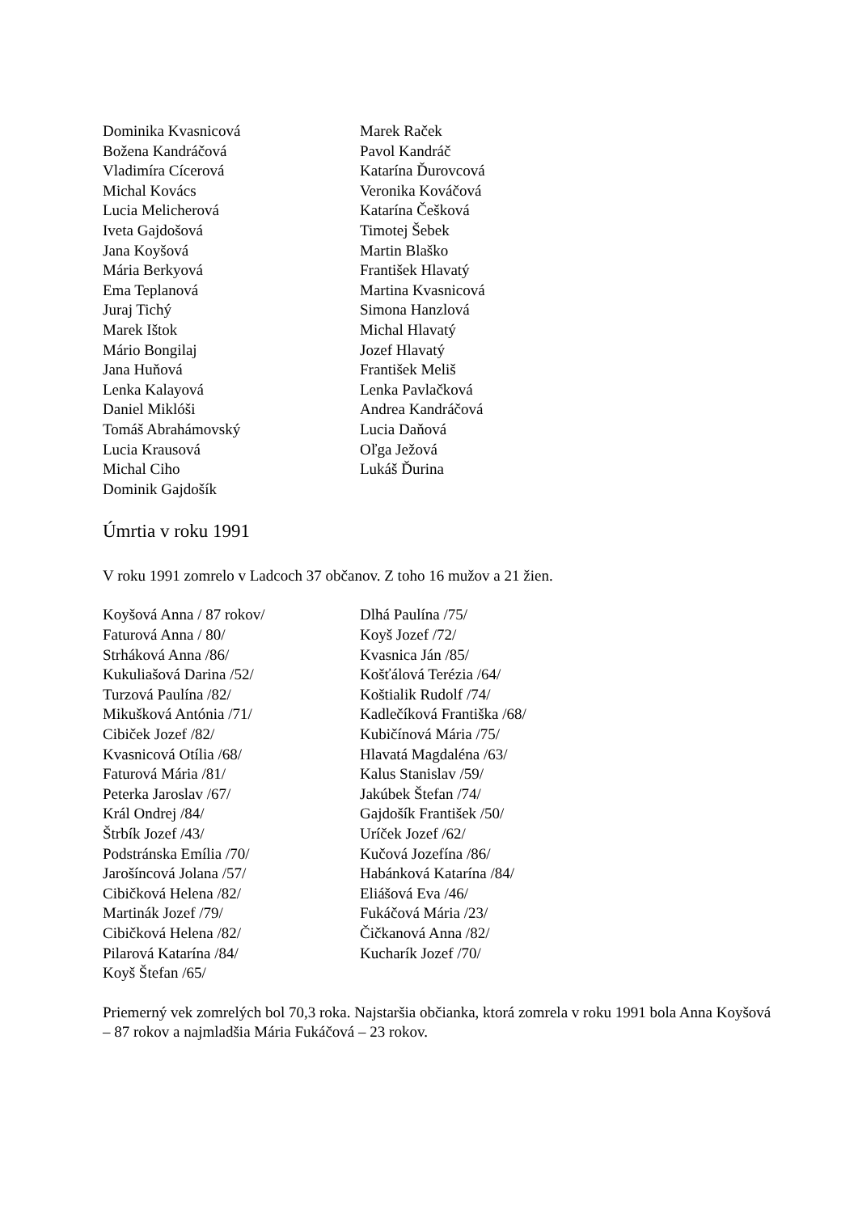Dominika Kvasnicová
Božena Kandráčová
Vladimíra Cícerová
Michal Kovács
Lucia Melicherová
Iveta Gajdošová
Jana Koyšová
Mária Berkyová
Ema Teplanová
Juraj Tichý
Marek Ištok
Mário Bongilaj
Jana Huňová
Lenka Kalayová
Daniel Miklóši
Tomáš Abrahámovský
Lucia Krausová
Michal Ciho
Dominik Gajdošík
Marek Raček
Pavol Kandráč
Katarína Ďurovcová
Veronika Kováčová
Katarína Češková
Timotej Šebek
Martin Blaško
František Hlavatý
Martina Kvasnicová
Simona Hanzlová
Michal Hlavatý
Jozef Hlavatý
František Meliš
Lenka Pavlačková
Andrea Kandráčová
Lucia Daňová
Oľga Ježová
Lukáš Ďurina
Úmrtia v roku 1991
V roku 1991 zomrelo v Ladcoch 37 občanov. Z toho 16 mužov a 21 žien.
Koyšová Anna / 87 rokov/
Faturová Anna / 80/
Strháková Anna /86/
Kukuliašová Darina /52/
Turzová Paulína /82/
Mikušková Antónia /71/
Cibiček Jozef /82/
Kvasnicová Otília /68/
Faturová Mária /81/
Peterka Jaroslav /67/
Král Ondrej /84/
Štrbík Jozef /43/
Podstránska Emília /70/
Jarošíncová Jolana /57/
Cibičková Helena /82/
Martinák Jozef /79/
Cibičková Helena /82/
Pilarová Katarína /84/
Koyš Štefan /65/
Dlhá Paulína /75/
Koyš Jozef /72/
Kvasnica Ján /85/
Košťálová Terézia /64/
Koštialik Rudolf /74/
Kadlečíková Františka /68/
Kubičínová Mária /75/
Hlavatá Magdaléna /63/
Kalus Stanislav /59/
Jakúbek Štefan /74/
Gajdošík František /50/
Uríček Jozef /62/
Kučová Jozefína /86/
Habánková Katarína /84/
Eliášová Eva /46/
Fukáčová Mária /23/
Čičkanová Anna /82/
Kucharík Jozef /70/
Priemerný vek zomrelých bol 70,3 roka. Najstaršia občianka, ktorá zomrela v roku 1991 bola Anna Koyšová – 87 rokov a najmladšia Mária Fukáčová – 23 rokov.